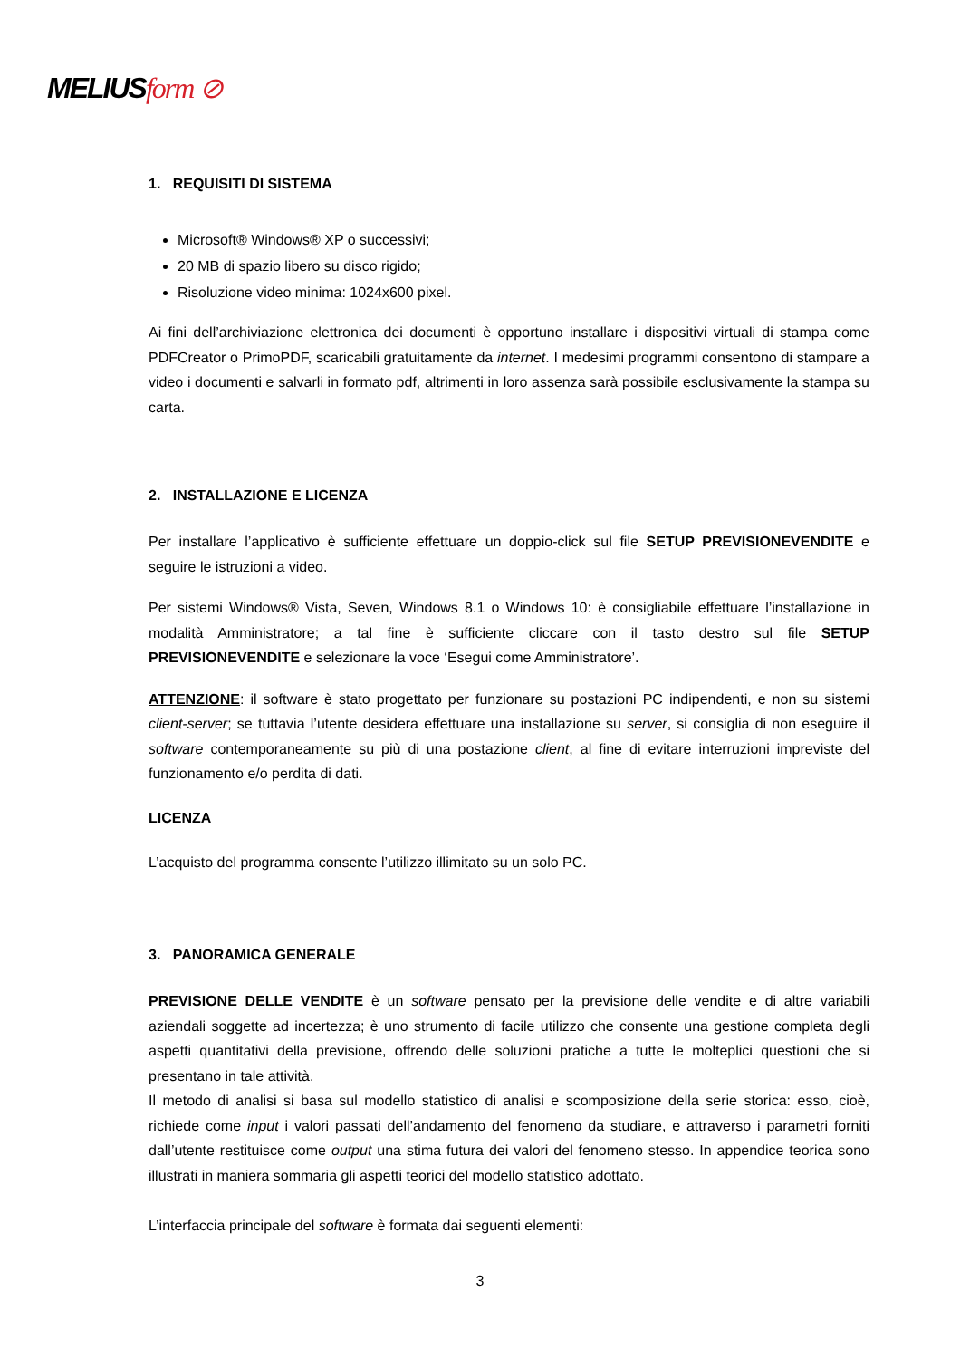MELIUSform ⊘
1. REQUISITI DI SISTEMA
Microsoft® Windows® XP o successivi;
20 MB di spazio libero su disco rigido;
Risoluzione video minima: 1024x600 pixel.
Ai fini dell’archiviazione elettronica dei documenti è opportuno installare i dispositivi virtuali di stampa come PDFCreator o PrimoPDF, scaricabili gratuitamente da internet. I medesimi programmi consentono di stampare a video i documenti e salvarli in formato pdf, altrimenti in loro assenza sarà possibile esclusivamente la stampa su carta.
2. INSTALLAZIONE E LICENZA
Per installare l’applicativo è sufficiente effettuare un doppio-click sul file SETUP PREVISIONEVENDITE e seguire le istruzioni a video.
Per sistemi Windows® Vista, Seven, Windows 8.1 o Windows 10: è consigliabile effettuare l’installazione in modalità Amministratore; a tal fine è sufficiente cliccare con il tasto destro sul file SETUP PREVISIONEVENDITE e selezionare la voce ‘Esegui come Amministratore’.
ATTENZIONE: il software è stato progettato per funzionare su postazioni PC indipendenti, e non su sistemi client-server; se tuttavia l’utente desidera effettuare una installazione su server, si consiglia di non eseguire il software contemporaneamente su più di una postazione client, al fine di evitare interruzioni impreviste del funzionamento e/o perdita di dati.
LICENZA
L’acquisto del programma consente l’utilizzo illimitato su un solo PC.
3. PANORAMICA GENERALE
PREVISIONE DELLE VENDITE è un software pensato per la previsione delle vendite e di altre variabili aziendali soggette ad incertezza; è uno strumento di facile utilizzo che consente una gestione completa degli aspetti quantitativi della previsione, offrendo delle soluzioni pratiche a tutte le molteplici questioni che si presentano in tale attività.
Il metodo di analisi si basa sul modello statistico di analisi e scomposizione della serie storica: esso, cioè, richiede come input i valori passati dell’andamento del fenomeno da studiare, e attraverso i parametri forniti dall’utente restituisce come output una stima futura dei valori del fenomeno stesso. In appendice teorica sono illustrati in maniera sommaria gli aspetti teorici del modello statistico adottato.
L’interfaccia principale del software è formata dai seguenti elementi:
3